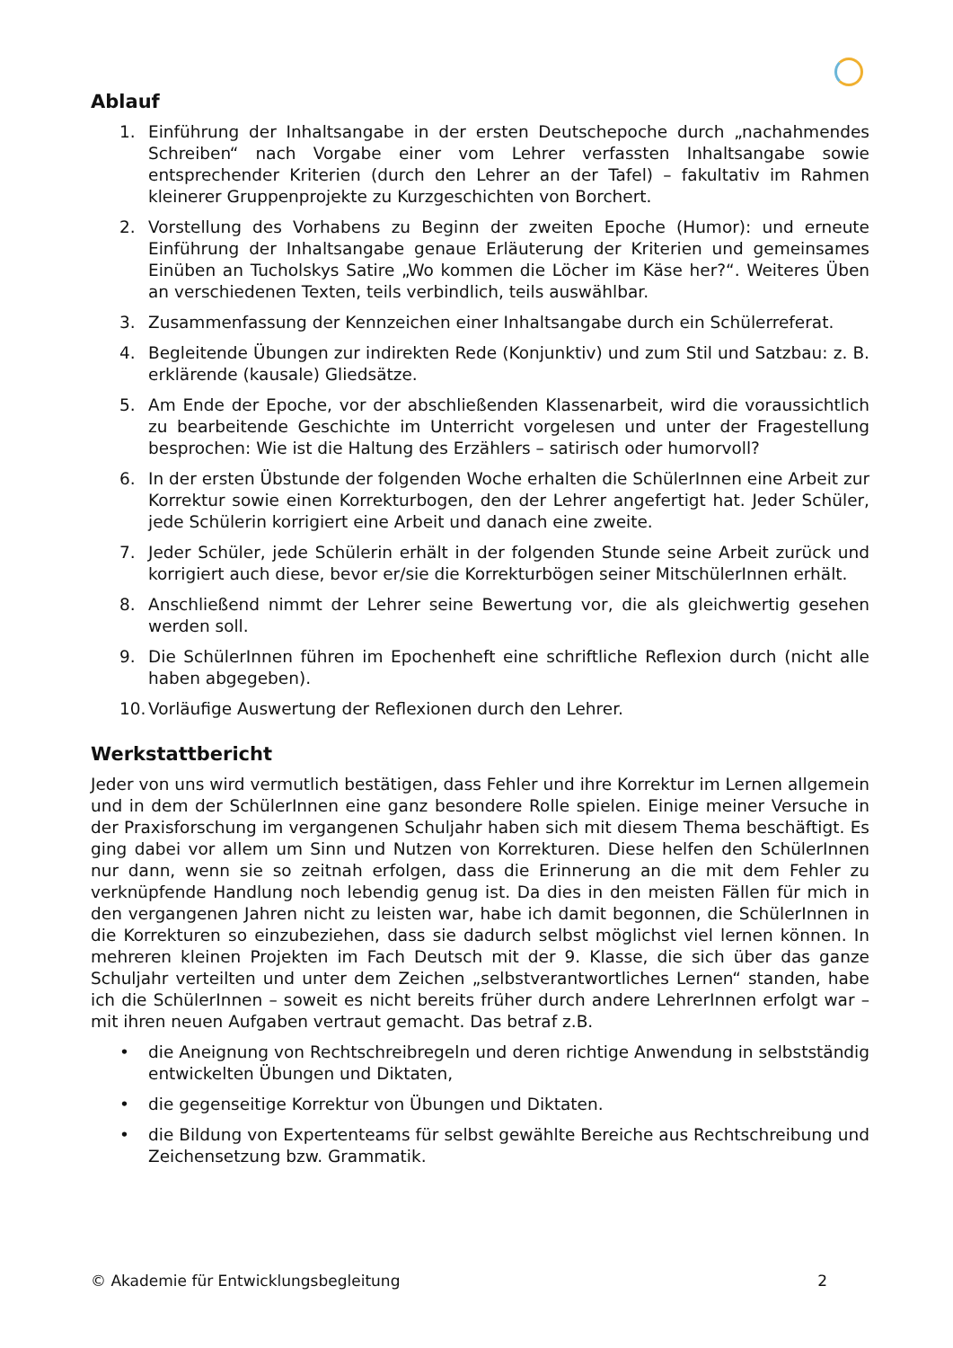Ablauf
1. Einführung der Inhaltsangabe in der ersten Deutschepoche durch „nachahmendes Schreiben“ nach Vorgabe einer vom Lehrer verfassten Inhaltsangabe sowie entsprechender Kriterien (durch den Lehrer an der Tafel) – fakultativ im Rahmen kleinerer Gruppenprojekte zu Kurzgeschichten von Borchert.
2. Vorstellung des Vorhabens zu Beginn der zweiten Epoche (Humor): und erneute Einführung der Inhaltsangabe genaue Erläuterung der Kriterien und gemeinsames Einüben an Tucholskys Satire „Wo kommen die Löcher im Käse her?“. Weiteres Üben an verschiedenen Texten, teils verbindlich, teils auswählbar.
3. Zusammenfassung der Kennzeichen einer Inhaltsangabe durch ein Schülerreferat.
4. Begleitende Übungen zur indirekten Rede (Konjunktiv) und zum Stil und Satzbau: z. B. erklärende (kausale) Gliedsätze.
5. Am Ende der Epoche, vor der abschließenden Klassenarbeit, wird die voraussichtlich zu bearbeitende Geschichte im Unterricht vorgelesen und unter der Fragestellung besprochen: Wie ist die Haltung des Erzählers – satirisch oder humorvoll?
6. In der ersten Übstunde der folgenden Woche erhalten die SchülerInnen eine Arbeit zur Korrektur sowie einen Korrekturbogen, den der Lehrer angefertigt hat. Jeder Schüler, jede Schülerin korrigiert eine Arbeit und danach eine zweite.
7. Jeder Schüler, jede Schülerin erhält in der folgenden Stunde seine Arbeit zurück und korrigiert auch diese, bevor er/sie die Korrekturbögen seiner MitschülerInnen erhält.
8. Anschließend nimmt der Lehrer seine Bewertung vor, die als gleichwertig gesehen werden soll.
9. Die SchülerInnen führen im Epochenheft eine schriftliche Reflexion durch (nicht alle haben abgegeben).
10. Vorläufige Auswertung der Reflexionen durch den Lehrer.
Werkstattbericht
Jeder von uns wird vermutlich bestätigen, dass Fehler und ihre Korrektur im Lernen allgemein und in dem der SchülerInnen eine ganz besondere Rolle spielen. Einige meiner Versuche in der Praxisforschung im vergangenen Schuljahr haben sich mit diesem Thema beschäftigt. Es ging dabei vor allem um Sinn und Nutzen von Korrekturen. Diese helfen den SchülerInnen nur dann, wenn sie so zeitnah erfolgen, dass die Erinnerung an die mit dem Fehler zu verknüpfende Handlung noch lebendig genug ist. Da dies in den meisten Fällen für mich in den vergangenen Jahren nicht zu leisten war, habe ich damit begonnen, die SchülerInnen in die Korrekturen so einzubeziehen, dass sie dadurch selbst möglichst viel lernen können. In mehreren kleinen Projekten im Fach Deutsch mit der 9. Klasse, die sich über das ganze Schuljahr verteilten und unter dem Zeichen „selbstverantwortliches Lernen“ standen, habe ich die SchülerInnen – soweit es nicht bereits früher durch andere LehrerInnen erfolgt war – mit ihren neuen Aufgaben vertraut gemacht. Das betraf z.B.
• die Aneignung von Rechtschreibregeln und deren richtige Anwendung in selbstständig entwickelten Übungen und Diktaten,
• die gegenseitige Korrektur von Übungen und Diktaten.
• die Bildung von Expertenteams für selbst gewählte Bereiche aus Rechtschreibung und Zeichensetzung bzw. Grammatik.
© Akademie für Entwicklungsbegleitung 2